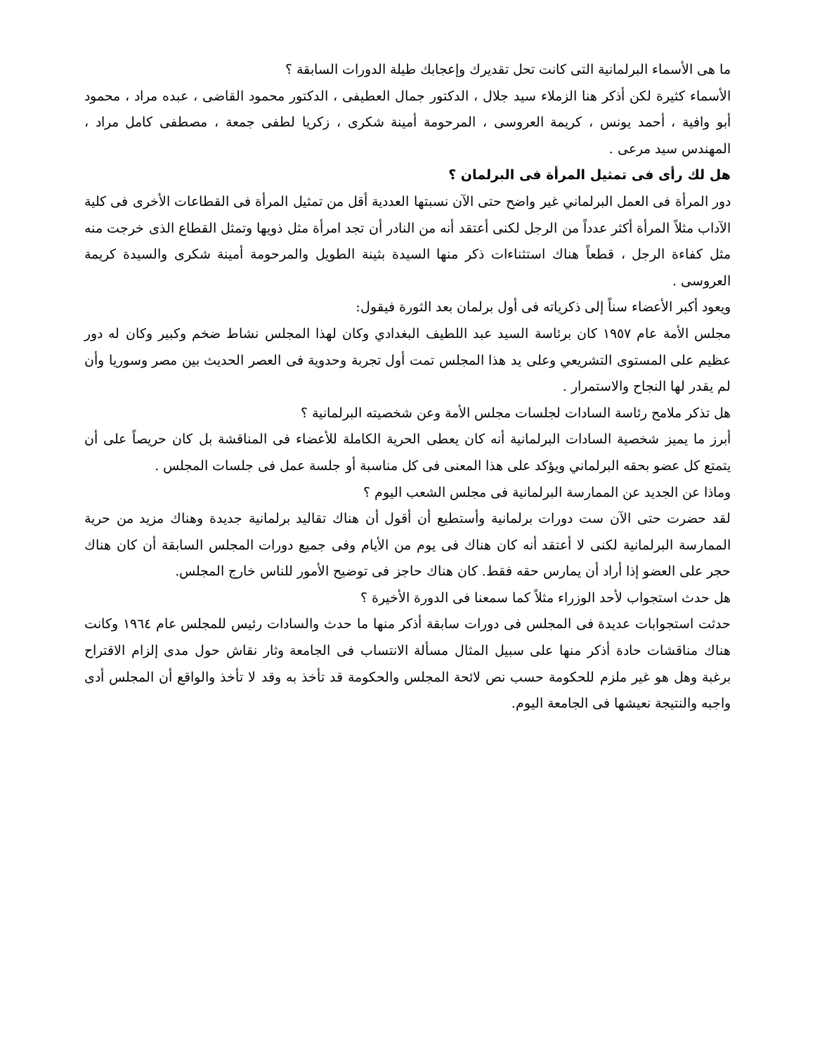ما هى الأسماء البرلمانية التى كانت تحل تقديرك وإعجابك طيلة الدورات السابقة ؟
الأسماء كثيرة لكن أذكر هنا الزملاء سيد جلال ، الدكتور جمال العطيفى ، الدكتور محمود القاضى ، عبده مراد ، محمود أبو وافية ، أحمد يونس ، كريمة العروسى ، المرحومة أمينة شكرى ، زكريا لطفى جمعة ، مصطفى كامل مراد ، المهندس سيد مرعى .
هل لك رأى فى تمثيل المرأة فى البرلمان ؟
دور المرأة فى العمل البرلماني غير واضح حتى الآن نسبتها العددية أقل من تمثيل المرأة فى القطاعات الأخرى فى كلية الآداب مثلاً المرأة أكثر عدداً من الرجل لكنى أعتقد أنه من النادر أن تجد امرأة مثل ذويها وتمثل القطاع الذى خرجت منه مثل كفاءة الرجل ، قطعاً هناك استثناءات ذكر منها السيدة بثينة الطويل والمرحومة أمينة شكرى والسيدة كريمة العروسى .
ويعود أكبر الأعضاء سناً إلى ذكرياته فى أول برلمان بعد الثورة فيقول:
مجلس الأمة عام ١٩٥٧ كان برئاسة السيد عبد اللطيف البغدادي وكان لهذا المجلس نشاط ضخم وكبير وكان له دور عظيم على المستوى التشريعي وعلى يد هذا المجلس تمت أول تجربة وحدوية فى العصر الحديث بين مصر وسوريا وأن لم يقدر لها النجاح والاستمرار .
هل تذكر ملامح رئاسة السادات لجلسات مجلس الأمة وعن شخصيته البرلمانية ؟
أبرز ما يميز شخصية السادات البرلمانية أنه كان يعطى الحرية الكاملة للأعضاء فى المناقشة بل كان حريصاً على أن يتمتع كل عضو بحقه البرلماني ويؤكد على هذا المعنى فى كل مناسبة أو جلسة عمل فى جلسات المجلس .
وماذا عن الجديد عن الممارسة البرلمانية فى مجلس الشعب اليوم ؟
لقد حضرت حتى الآن ست دورات برلمانية وأستطيع أن أقول أن هناك تقاليد برلمانية جديدة وهناك مزيد من حرية الممارسة البرلمانية لكنى لا أعتقد أنه كان هناك فى يوم من الأيام وفى جميع دورات المجلس السابقة أن كان هناك حجر على العضو إذا أراد أن يمارس حقه فقط. كان هناك حاجز فى توضيح الأمور للناس خارج المجلس.
هل حدث استجواب لأحد الوزراء مثلاً كما سمعنا فى الدورة الأخيرة ؟
حدثت استجوابات عديدة فى المجلس فى دورات سابقة أذكر منها ما حدث والسادات رئيس للمجلس عام ١٩٦٤ وكانت هناك مناقشات حادة أذكر منها على سبيل المثال مسألة الانتساب فى الجامعة وثار نقاش حول مدى إلزام الاقتراح برغبة وهل هو غير ملزم للحكومة حسب نص لائحة المجلس والحكومة قد تأخذ به وقد لا تأخذ والواقع أن المجلس أدى واجبه والنتيجة نعيشها فى الجامعة اليوم.